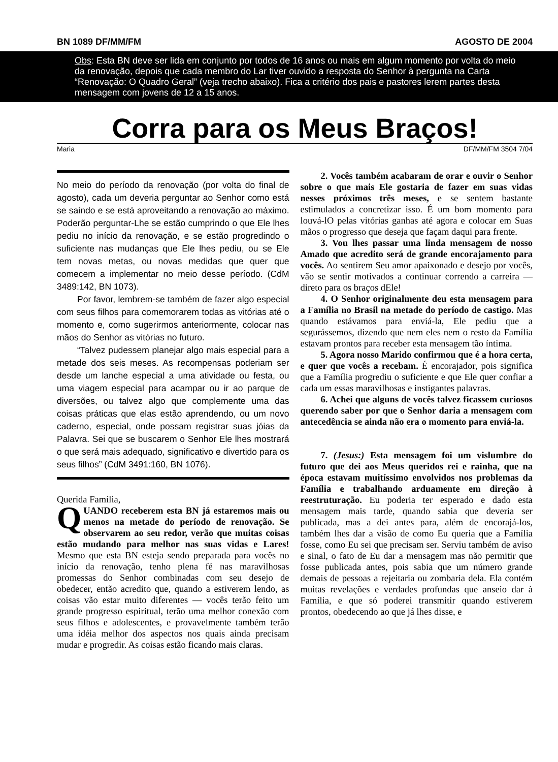BN 1089 DF/MM/FM AGOSTO DE 2004
Obs: Esta BN deve ser lida em conjunto por todos de 16 anos ou mais em algum momento por volta do meio da renovação, depois que cada membro do Lar tiver ouvido a resposta do Senhor à pergunta na Carta “Renovação: O Quadro Geral” (veja trecho abaixo). Fica a critério dos pais e pastores lerem partes desta mensagem com jovens de 12 a 15 anos.
Corra para os Meus Braços!
Maria DF/MM/FM 3504 7/04
No meio do período da renovação (por volta do final de agosto), cada um deveria perguntar ao Senhor como está se saindo e se está aproveitando a renovação ao máximo. Poderão perguntar-Lhe se estão cumprindo o que Ele lhes pediu no início da renovação, e se estão progredindo o suficiente nas mudanças que Ele lhes pediu, ou se Ele tem novas metas, ou novas medidas que quer que comecem a implementar no meio desse período. (CdM 3489:142, BN 1073).
Por favor, lembrem-se também de fazer algo especial com seus filhos para comemorarem todas as vitórias até o momento e, como sugerirmos anteriormente, colocar nas mãos do Senhor as vitórias no futuro.
“Talvez pudessem planejar algo mais especial para a metade dos seis meses. As recompensas poderiam ser desde um lanche especial a uma atividade ou festa, ou uma viagem especial para acampar ou ir ao parque de diversões, ou talvez algo que complemente uma das coisas práticas que elas estão aprendendo, ou um novo caderno, especial, onde possam registrar suas jóias da Palavra. Sei que se buscarem o Senhor Ele lhes mostrará o que será mais adequado, significativo e divertido para os seus filhos” (CdM 3491:160, BN 1076).
Querida Família,
QUANDO receberem esta BN já estaremos mais ou menos na metade do período de renovação. Se observarem ao seu redor, verão que muitas coisas estão mudando para melhor nas suas vidas e Lares! Mesmo que esta BN esteja sendo preparada para vocês no início da renovação, tenho plena fé nas maravilhosas promessas do Senhor combinadas com seu desejo de obedecer, então acredito que, quando a estiverem lendo, as coisas vão estar muito diferentes — vocês terão feito um grande progresso espiritual, terão uma melhor conexão com seus filhos e adolescentes, e provavelmente também terão uma idéia melhor dos aspectos nos quais ainda precisam mudar e progredir. As coisas estão ficando mais claras.
2. Vocês também acabaram de orar e ouvir o Senhor sobre o que mais Ele gostaria de fazer em suas vidas nesses próximos três meses, e se sentem bastante estimulados a concretizar isso. É um bom momento para louvá-lO pelas vitórias ganhas até agora e colocar em Suas mãos o progresso que deseja que façam daqui para frente.
3. Vou lhes passar uma linda mensagem de nosso Amado que acredito será de grande encorajamento para vocês. Ao sentirem Seu amor apaixonado e desejo por vocês, vão se sentir motivados a continuar correndo a carreira — direto para os braços dEle!
4. O Senhor originalmente deu esta mensagem para a Família no Brasil na metade do período de castigo. Mas quando estávamos para enviá-la, Ele pediu que a segurássemos, dizendo que nem eles nem o resto da Família estavam prontos para receber esta mensagem tão íntima.
5. Agora nosso Marido confirmou que é a hora certa, e quer que vocês a recebam. É encorajador, pois significa que a Família progrediu o suficiente e que Ele quer confiar a cada um essas maravilhosas e instigantes palavras.
6. Achei que alguns de vocês talvez ficassem curiosos querendo saber por que o Senhor daria a mensagem com antecedência se ainda não era o momento para enviá-la.
7. (Jesus:) Esta mensagem foi um vislumbre do futuro que dei aos Meus queridos rei e rainha, que na época estavam muitíssimo envolvidos nos problemas da Família e trabalhando arduamente em direção à reestruturação. Eu poderia ter esperado e dado esta mensagem mais tarde, quando sabia que deveria ser publicada, mas a dei antes para, além de encorajá-los, também lhes dar a visão de como Eu queria que a Família fosse, como Eu sei que precisam ser. Serviu também de aviso e sinal, o fato de Eu dar a mensagem mas não permitir que fosse publicada antes, pois sabia que um número grande demais de pessoas a rejeitaria ou zombaria dela. Ela contém muitas revelações e verdades profundas que anseio dar à Família, e que só poderei transmitir quando estiverem prontos, obedecendo ao que já lhes disse, e